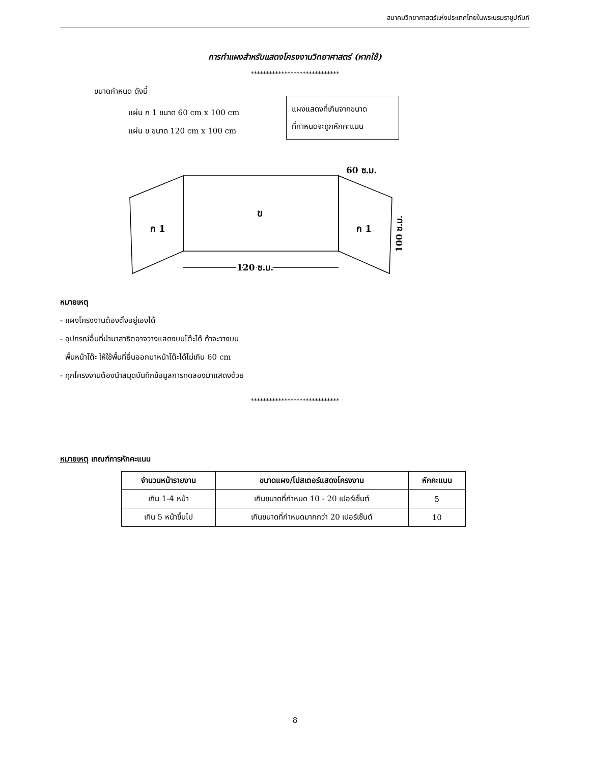สมาคมวิทยาศาสตร์แห่งประเทศไทยในพระบรมราชูปถัมภ์
การทำแผงสำหรับแสดงโครงงานวิทยาศาสตร์ (หากใช้)
*****************************
ขนาดกำหนด ดังนี้
แผ่น ก 1 ขนาด 60 cm x 100 cm
แผ่น ข ขนาด 120 cm x 100 cm
แผงแสดงที่เกินจากขนาด
ที่กำหนดจะถูกหักคะแนน
ข
ก 1
ก 1
120 ซ.ม.
60 ซ.ม.
100 ซ.ม.
หมายเหตุ
- แผงโครงงานต้องตั้งอยู่เองได้
- อุปกรณ์อื่นที่นำมาสาธิตอาจวางแสดงบนโต๊ะได้ ถ้าจะวางบน
พื้นหน้าโต๊ะ ให้ใช้พื้นที่ยื่นออกมาหน้าโต๊ะได้ไม่เกิน 60 cm
- ทุกโครงงานต้องนำสมุดบันทึกข้อมูลการทดลองมาแสดงด้วย
*****************************
หมายเหตุ เกณฑ์การหักคะแนน
| จำนวนหน้ารายงาน | ขนาดแผง/โปสเตอร์แสดงโครงงาน | หักคะแนน |
| --- | --- | --- |
| เกิน 1-4 หน้า | เกินขนาดที่กำหนด 10 - 20 เปอร์เซ็นต์ | 5 |
| เกิน 5 หน้าขึ้นไป | เกินขนาดที่กำหนดมากกว่า 20 เปอร์เซ็นต์ | 10 |
8